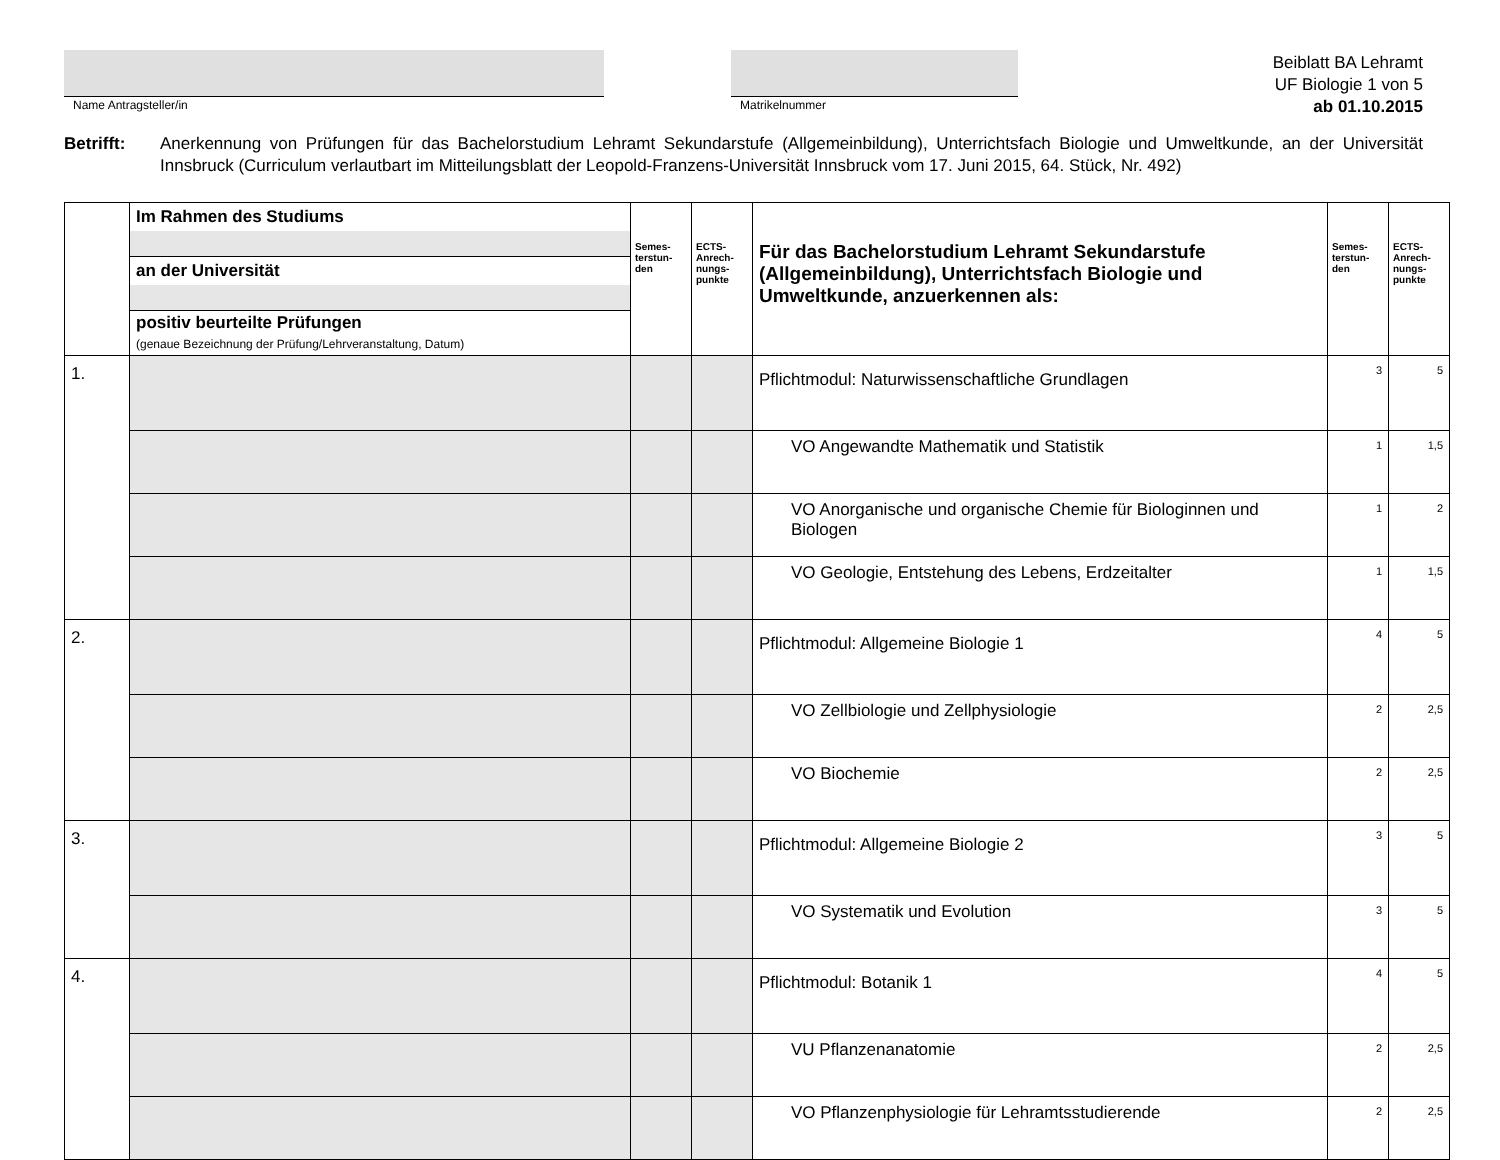Name Antragsteller/in Matrikelnummer
Beiblatt BA Lehramt
UF Biologie 1 von 5
ab 01.10.2015
Betrifft: Anerkennung von Prüfungen für das Bachelorstudium Lehramt Sekundarstufe (Allgemeinbildung), Unterrichtsfach Biologie und Umweltkunde, an der Universität Innsbruck (Curriculum verlautbart im Mitteilungsblatt der Leopold-Franzens-Universität Innsbruck vom 17. Juni 2015, 64. Stück, Nr. 492)
| | Im Rahmen des Studiums an der Universität positiv beurteilte Prüfungen (genaue Bezeichnung der Prüfung/Lehrveranstaltung, Datum) | Semes- terstun- den | ECTS- Anrech- nungs- punkte | Für das Bachelorstudium Lehramt Sekundarstufe (Allgemeinbildung), Unterrichtsfach Biologie und Umweltkunde, anzuerkennen als: | Semes- terstun- den | ECTS- Anrech- nungs- punkte |
| 1. | | | | Pflichtmodul: Naturwissenschaftliche Grundlagen | 3 | 5 |
| | | | | VO Angewandte Mathematik und Statistik | 1 | 1,5 |
| | | | | VO Anorganische und organische Chemie für Biologinnen und Biologen | 1 | 2 |
| | | | | VO Geologie, Entstehung des Lebens, Erdzeitalter | 1 | 1,5 |
| 2. | | | | Pflichtmodul: Allgemeine Biologie 1 | 4 | 5 |
| | | | | VO Zellbiologie und Zellphysiologie | 2 | 2,5 |
| | | | | VO Biochemie | 2 | 2,5 |
| 3. | | | | Pflichtmodul: Allgemeine Biologie 2 | 3 | 5 |
| | | | | VO Systematik und Evolution | 3 | 5 |
| 4. | | | | Pflichtmodul: Botanik 1 | 4 | 5 |
| | | | | VU Pflanzenanatomie | 2 | 2,5 |
| | | | | VO Pflanzenphysiologie für Lehramtsstudierende | 2 | 2,5 |